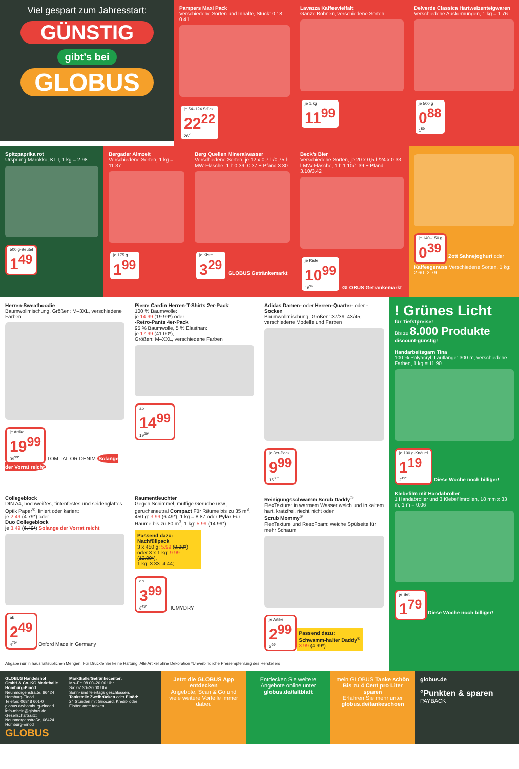Viel gespart zum Jahresstart:
GÜNSTIG
gibt’s bei
GLOBUS
Pampers Maxi Pack
Verschiedene Sorten und Inhalte, Stück: 0.18–0.41
je 54–124 Stück 22<sup>22</sup> 26<sup>75</sup>
Lavazza Kaffeevielfalt
Ganze Bohnen, verschiedene Sorten
je 1 kg 11<sup>99</sup>
Delverde Classica Hartweizenteigwaren
Verschiedene Ausformungen, 1 kg = 1.76
je 500 g 0<sup>88</sup> 1<sup>59</sup>
Spitzpaprika rot
Ursprung Marokko, KL I, 1 kg = 2.98
500 g-Beutel 1<sup>49</sup>
Bergader Almzeit
Verschiedene Sorten, 1 kg = 11.37
je 175 g 1<sup>99</sup>
Berg Quellen Mineralwasser
Verschiedene Sorten, je 12 x 0,7 l-/0,75 l-MW-Flasche, 1 l: 0.39–0.37 + Pfand 3.30
je Kiste 3<sup>29</sup>
GLOBUS Getränkemarkt
Beck’s Bier
Verschiedene Sorten, je 20 x 0,5 l-/24 x 0,33 l-MW-Flasche, 1 l: 1.10/1.39 + Pfand 3.10/3.42
je Kiste 10<sup>99</sup> 18<sup>99</sup>
GLOBUS Getränkemarkt
je 140–150 g 0<sup>39</sup>
Zott Sahnejoghurt oder Kaffeegenuss Verschiedene Sorten, 1 kg: 2.60–2.79
Herren-Sweathoodie
Baumwollmischung, Größen: M–3XL, verschiedene Farben
je Artikel 19<sup>99</sup> 39<sup>99*</sup>
TOM TAILOR DENIM Solange der Vorrat reicht
Pierre Cardin Herren-T-Shirts 2er-Pack
100 % Baumwolle:
je 14.99 (19.99*) oder
-Retro-Pants 4er-Pack
95 % Baumwolle, 5 % Elasthan:
je 17.99 (41.00*),
Größen: M–XXL, verschiedene Farben
ab 14<sup>99</sup> 19<sup>99*</sup>
Adidas Damen- oder Herren-Quarter- oder -Socken
Baumwollmischung, Größen: 37/39–43/45, verschiedene Modelle und Farben
je 3er-Pack 9<sup>99</sup> 15<sup>00*</sup>
Collegeblock
DIN A4, hochweißes, tintenfestes und seidenglattes Optik Paper<sup>®</sup>, liniert oder kariert:
je 2.49 (4.79*) oder
Duo Collegeblock
je 3.49 (6.49*) Solange der Vorrat reicht
ab 2<sup>49</sup> 4<sup>79*</sup>
Oxford Made in Germany
Raumentfeuchter
Gegen Schimmel, muffige Gerüche usw., geruchsneutral Compact Für Räume bis zu 35 m<sup>3</sup>, 450 g: 3.99 (6.49*), 1 kg = 8.87 oder Pylar Für Räume bis zu 80 m<sup>3</sup>, 1 kg: 5.99 (14.99*)
Passend dazu:
Nachfüllpack
3 x 450 g: 5.99 (9.99*)
oder 3 x 1 kg: 9.99 (12.99*),
1 kg: 3.33–4.44;
ab 3<sup>99</sup> 6<sup>49*</sup>
HUMYDRY
Reinigungsschwamm Scrub Daddy<sup>®</sup>
FlexTexture: in warmem Wasser weich und in kaltem hart, kratzfrei, riecht nicht oder
Scrub Mommy<sup>®</sup>
FlexTexture und ResoFoam: weiche Spülseite für mehr Schaum
je Artikel 2<sup>99</sup> 3<sup>99*</sup>
Passend dazu:
Schwamm-halter Daddy<sup>®</sup>
3.99 (4.99*)
Abgabe nur in haushaltsüblichen Mengen. Für Druckfehler keine Haftung. Alle Artikel ohne Dekoration *Unverbindliche Preisempfehlung des Herstellers
! Grünes Licht
für Tiefstpreise!
Bis zu 8.000 Produkte
discount-günstig!
Handarbeitsgarn Tina
100 % Polyacryl, Lauflänge: 300 m, verschiedene Farben, 1 kg = 11.90
je 100 g-Knäuel 1<sup>19</sup> 2<sup>49*</sup>
Diese Woche noch billiger!
Klebefilm mit Handabroller
1 Handabroller und 3 Klebefilmrollen, 18 mm x 33 m, 1 m = 0.06
je Set 1<sup>79</sup>
Diese Woche noch billiger!
GLOBUS Handelshof GmbH & Co. KG Markthalle Homburg-Einöd
Neunmorgenstraße, 66424 Homburg-Einöd
Telefon: 06848 601-0
globus.de/homburg-einoed
info-mhein@globus.de
Gesellschaftssitz: Neunmorgenstraße, 66424 Homburg-Einöd
GLOBUS
Markthalle/Getränkecenter:
Mo–Fr: 08.00–20.00 Uhr
Sa: 07.30–20.00 Uhr
Sonn- und feiertags geschlossen.
Tankstelle Zweibrücken oder Einöd:
24 Stunden mit Girocard, Kredit- oder Flottenkarte tanken.
Jetzt die GLOBUS App entdecken
Angebote, Scan & Go und viele weitere Vorteile immer dabei.
Entdecken Sie weitere Angebote online unter globus.de/faltblatt
mein GLOBUS Tanke schön
Bis zu 4 Cent pro Liter sparen
Erfahren Sie mehr unter globus.de/tankeschoen
globus.de
°Punkten & sparen
PAYBACK